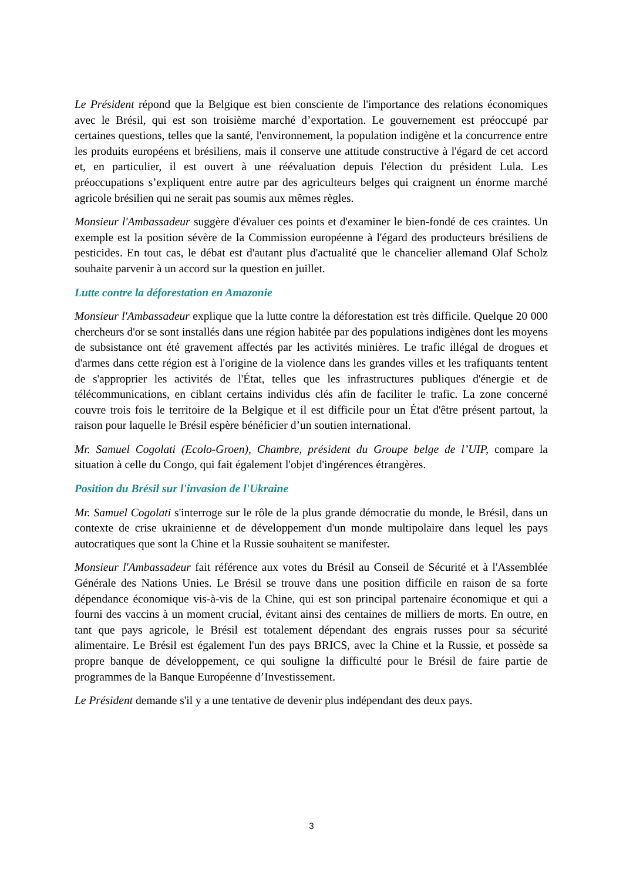Le Président répond que la Belgique est bien consciente de l'importance des relations économiques avec le Brésil, qui est son troisième marché d’exportation. Le gouvernement est préoccupé par certaines questions, telles que la santé, l'environnement, la population indigène et la concurrence entre les produits européens et brésiliens, mais il conserve une attitude constructive à l'égard de cet accord et, en particulier, il est ouvert à une réévaluation depuis l'élection du président Lula. Les préoccupations s’expliquent entre autre par des agriculteurs belges qui craignent un énorme marché agricole brésilien qui ne serait pas soumis aux mêmes règles.
Monsieur l'Ambassadeur suggère d'évaluer ces points et d'examiner le bien-fondé de ces craintes. Un exemple est la position sévère de la Commission européenne à l'égard des producteurs brésiliens de pesticides. En tout cas, le débat est d'autant plus d'actualité que le chancelier allemand Olaf Scholz souhaite parvenir à un accord sur la question en juillet.
Lutte contre la déforestation en Amazonie
Monsieur l'Ambassadeur explique que la lutte contre la déforestation est très difficile. Quelque 20 000 chercheurs d'or se sont installés dans une région habitée par des populations indigènes dont les moyens de subsistance ont été gravement affectés par les activités minières. Le trafic illégal de drogues et d'armes dans cette région est à l'origine de la violence dans les grandes villes et les trafiquants tentent de s'approprier les activités de l'État, telles que les infrastructures publiques d'énergie et de télécommunications, en ciblant certains individus clés afin de faciliter le trafic. La zone concerné couvre trois fois le territoire de la Belgique et il est difficile pour un État d'être présent partout, la raison pour laquelle le Brésil espère bénéficier d’un soutien international.
Mr. Samuel Cogolati (Ecolo-Groen), Chambre, président du Groupe belge de l’UIP, compare la situation à celle du Congo, qui fait également l'objet d'ingérences étrangères.
Position du Brésil sur l'invasion de l'Ukraine
Mr. Samuel Cogolati s'interroge sur le rôle de la plus grande démocratie du monde, le Brésil, dans un contexte de crise ukrainienne et de développement d'un monde multipolaire dans lequel les pays autocratiques que sont la Chine et la Russie souhaitent se manifester.
Monsieur l'Ambassadeur fait référence aux votes du Brésil au Conseil de Sécurité et à l'Assemblée Générale des Nations Unies. Le Brésil se trouve dans une position difficile en raison de sa forte dépendance économique vis-à-vis de la Chine, qui est son principal partenaire économique et qui a fourni des vaccins à un moment crucial, évitant ainsi des centaines de milliers de morts. En outre, en tant que pays agricole, le Brésil est totalement dépendant des engrais russes pour sa sécurité alimentaire. Le Brésil est également l'un des pays BRICS, avec la Chine et la Russie, et possède sa propre banque de développement, ce qui souligne la difficulté pour le Brésil de faire partie de programmes de la Banque Européenne d’Investissement.
Le Président demande s'il y a une tentative de devenir plus indépendant des deux pays.
3